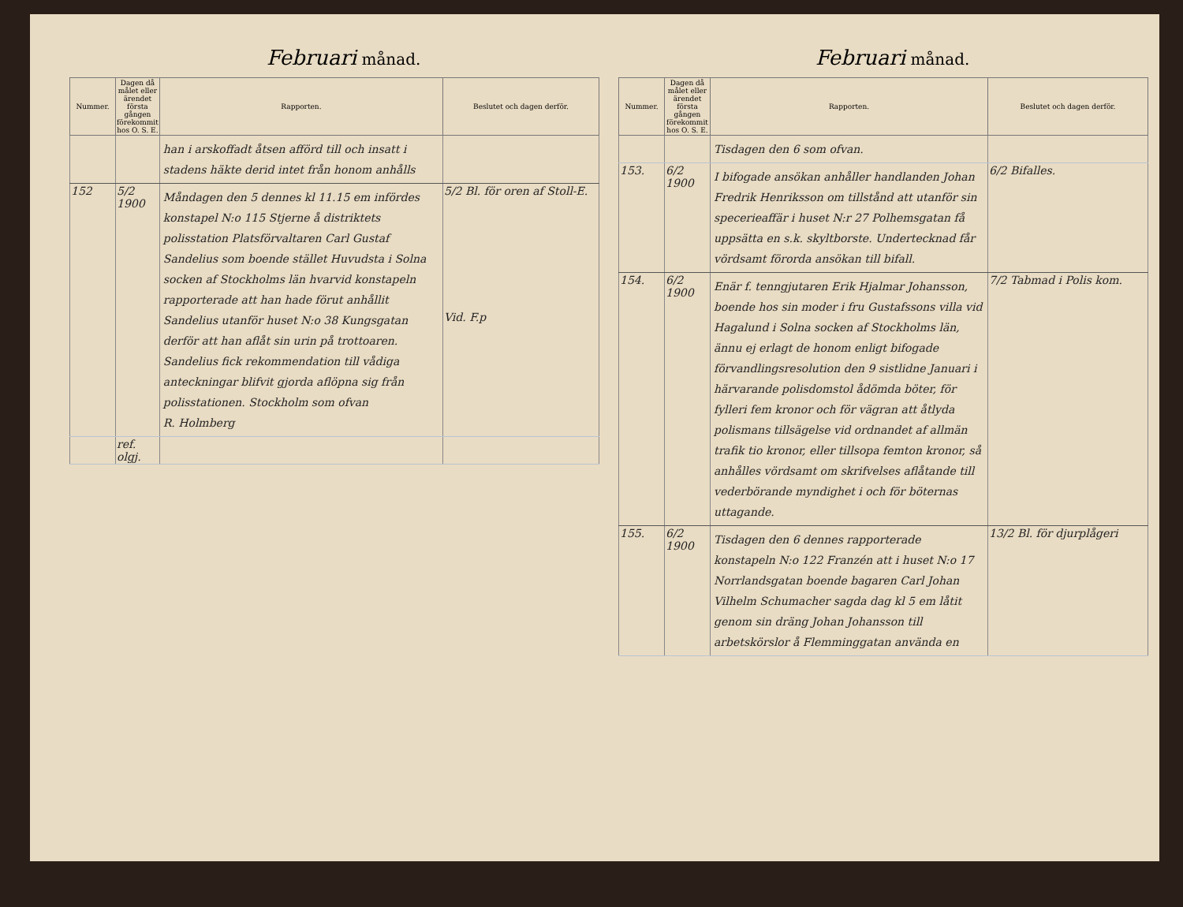Februari månad.
| Nummer. | Dagen då målet eller ärendet första gången förekommit hos O. S. E. | Rapporten. | Beslutet och dagen derför. |
| --- | --- | --- | --- |
| | | han i arskoffadt åtsen afförd till och insatt i stadens häkte derid intet från honom anhålls | |
| 152 | 5/2 1900 | Måndagen den 5 dennes kl 11.15 em infördes konstapel N:o 115 Stjerne å distriktets polisstation Platsförvaltaren Carl Gustaf Sandelius som boende stället Huvudsta i Solna socken af Stockholms län hvarvid konstapeln rapporterade att han hade förut anhållit Sandelius utanför huset N:o 38 Kungsgatan derför att han aflåt sin urin på trottoaren. Sandelius fick rekommendation till vådiga anteckningar blifvit gjorda aflöpna sig från polisstationen. Stockholm som ofvan R. Holmberg | 5/2 Bl. för oren af Stoll-E. Vid. F.p |
| | ref. olgj. | | |
Februari månad.
| Nummer. | Dagen då målet eller ärendet första gången förekommit hos O. S. E. | Rapporten. | Beslutet och dagen derför. |
| --- | --- | --- | --- |
| | | Tisdagen den 6 som ofvan. | |
| 153. | 6/2 1900 | I bifogade ansökan anhåller handlanden Johan Fredrik Henriksson om tillstånd att utanför sin specerieaffär i huset N:r 27 Polhemsgatan få uppsätta en s.k. skyltborste. Undertecknad får vördsamt förorda ansökan till bifall. | 6/2 Bifalles. |
| 154. | 6/2 1900 | Enär f. tenngjutaren Erik Hjalmar Johansson, boende hos sin moder i fru Gustafssons villa vid Hagalund i Solna socken af Stockholms län, ännu ej erlagt de honom enligt bifogade förvandlingsresolution den 9 sistlidne Januari i härvarande polisdomstol ådömda böter, för fylleri fem kronor och för vägran att åtlyda polismans tillsägelse vid ordnandet af allmän trafik tio kronor, eller tillsopa femton kronor, så anhålles vördsamt om skrifvelses aflåtande till vederbörande myndighet i och för böternas uttagande. | 7/2 Tabmad i Polis kom. |
| 155. | 6/2 1900 | Tisdagen den 6 dennes rapporterade konstapeln N:o 122 Franzén att i huset N:o 17 Norrlandsgatan boende bagaren Carl Johan Vilhelm Schumacher sagda dag kl 5 em låtit genom sin dräng Johan Johansson till arbetskörslor å Flemminggatan använda en | 13/2 Bl. för djurplågeri |